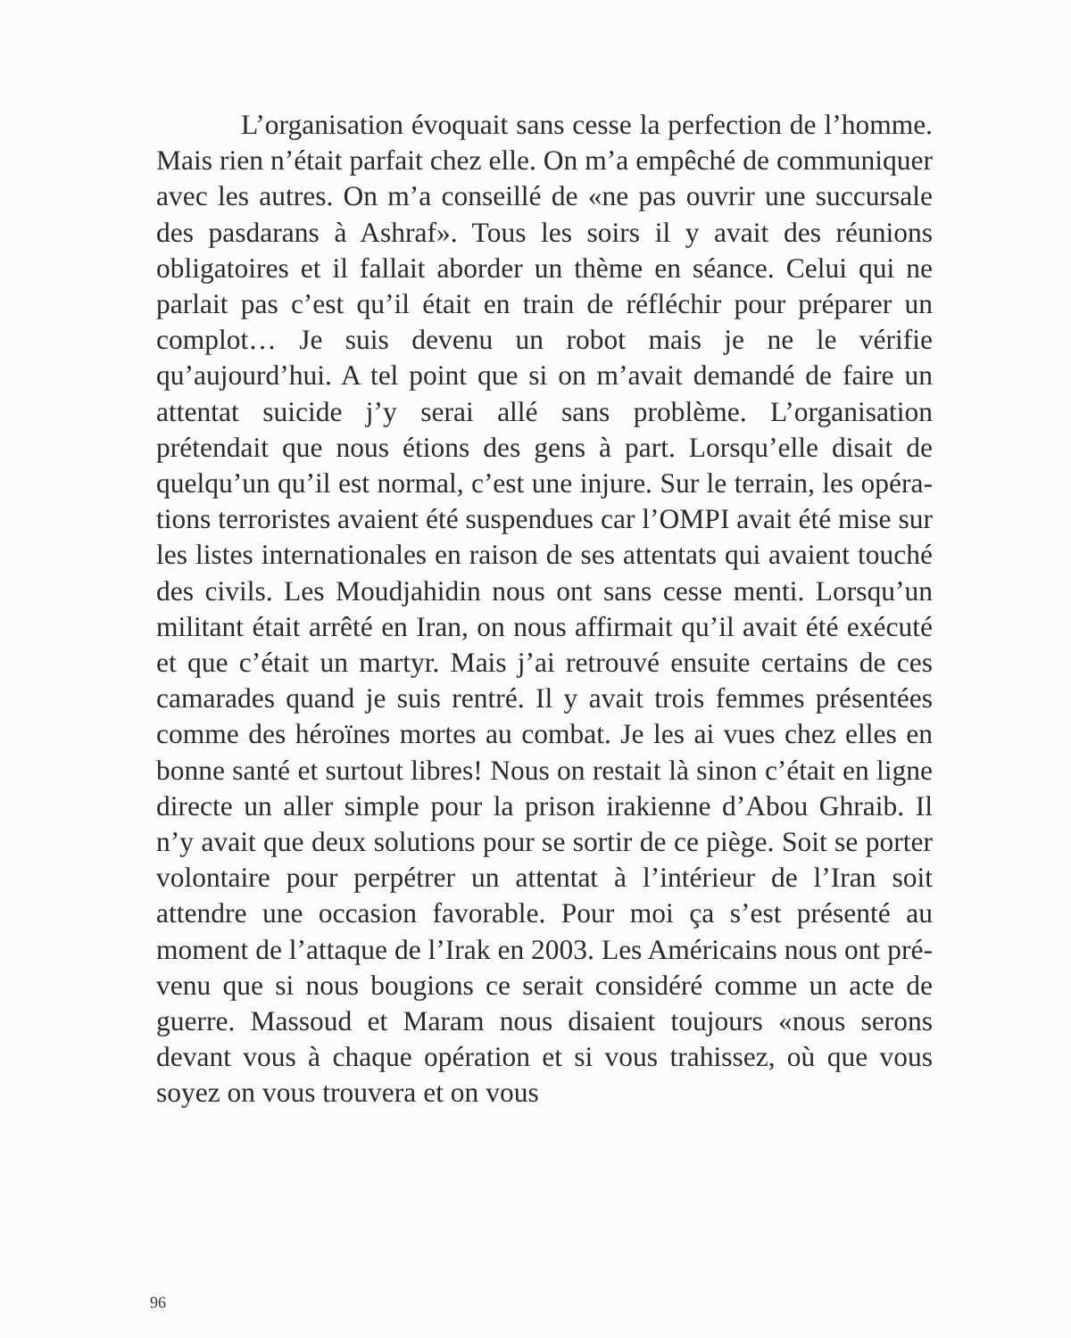L’organisation évoquait sans cesse la perfection de l’homme. Mais rien n’était parfait chez elle. On m’a empê­ché de communiquer avec les autres. On m’a conseillé de «ne pas ouvrir une succursale des pasdarans à Ashraf». Tous les soirs il y avait des réunions obligatoires et il fallait abor­der un thème en séance. Celui qui ne parlait pas c’est qu’il était en train de réfléchir pour préparer un complot… Je suis devenu un robot mais je ne le vérifie qu’aujourd’hui. A tel point que si on m’avait demandé de faire un attentat suicide j’y serai allé sans problème. L’organisation prétendait que nous étions des gens à part. Lorsqu’elle disait de quelqu’un qu’il est normal, c’est une injure. Sur le terrain, les opéra­tions terroristes avaient été suspendues car l’OMPI avait été mise sur les listes internationales en raison de ses attentats qui avaient touché des civils. Les Moudjahidin nous ont sans cesse menti. Lorsqu’un militant était arrêté en Iran, on nous affirmait qu’il avait été exécuté et que c’était un mar­tyr. Mais j’ai retrouvé ensuite certains de ces camarades quand je suis rentré. Il y avait trois femmes présentées comme des héroïnes mortes au combat. Je les ai vues chez elles en bonne santé et surtout libres! Nous on restait là sinon c’était en ligne directe un aller simple pour la prison irakienne d’Abou Ghraib. Il n’y avait que deux solutions pour se sortir de ce piège. Soit se porter volontaire pour per­pétrer un attentat à l’intérieur de l’Iran soit attendre une occasion favorable. Pour moi ça s’est présenté au moment de l’attaque de l’Irak en 2003. Les Américains nous ont pré­venu que si nous bougions ce serait considéré comme un acte de guerre. Massoud et Maram nous disaient toujours «nous serons devant vous à chaque opération et si vous tra­hissez, où que vous soyez on vous trouvera et on vous
96